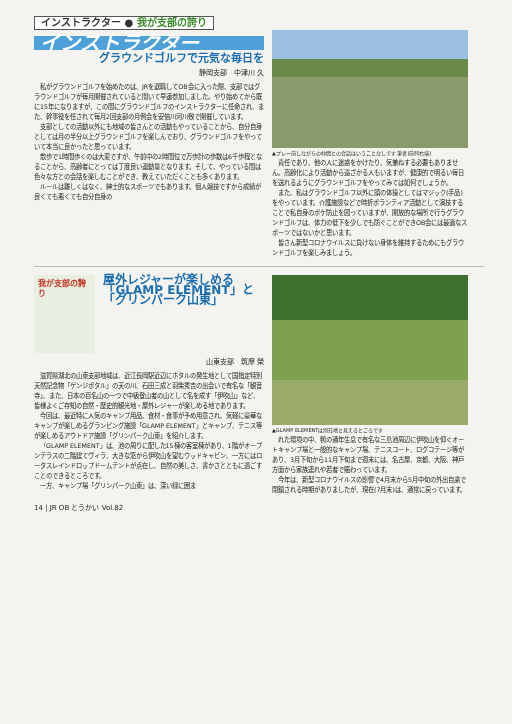インストラクター ● 我が支部の誇り
インストラクター
グラウンドゴルフで元気な毎日を
静岡支部　中津川 久
私がグラウンドゴルフを始めたのは、JRを退職してOB会に入った際、支部ではグラウンドゴルフが毎月開催されていると聞いて早速参加しました。やり始めてから既に15年になりますが、この間にグラウンドゴルフのインストラクターに任命され、また、幹事役を任されて毎月2回支部の月例会を安倍川河川敷で開催しています。
支部としての活動以外にも地域の皆さんとの活動もやっていることから、自分自身としては月の半分以上グラウンドゴルフを楽しんでおり、グラウンドゴルフをやっていて本当に良かったと思っています。
散歩で1時間歩くのは大変ですが、午前中の2時間位で万歩計の歩数は6千歩程となることから、高齢者にとっては丁度良い運動量となります。そして、やっている間は色々な方との会話を楽しむことができ、教えていただくことも多くあります。
ルールは難しくはなく、紳士的なスポーツでもあります。個人競技ですから成績が良くても悪くても自分自身の
▲プレー前しながらの仲間との会話はいうことなしです 筆者(前列右端)
責任であり、他の人に迷惑をかけたり、気兼ねする必要もありません。高齢化により活動から遠ざかる人もいますが、健康的で明るい毎日を送れるようにグラウンドゴルフをやってみては如何でしょうか。
また、私はグラウンドゴルフ以外に頭の体操としてはマジック(手品)をやっています。介護施設などで時折ボランティア活動として演技することで私自身のボケ防止を図っていますが、開放的な場所で行うグラウンドゴルフは、体力の低下を少しでも防ぐことができOB会には最適なスポーツではないかと思います。
皆さん新型コロナウイルスに負けない身体を維持するためにもグラウンドゴルフを楽しみましょう。
我が支部の誇り
屋外レジャーが楽しめる
「GLAMP ELEMENT」と「グリンパーク山東」
山東支部　筑摩 榮
滋賀県湖北の山東支部地域は、近江長岡駅近辺にホタルの発生地として国指定特別天然記念物「ゲンジボタル」の天の川、石田三成と羽柴秀吉の出会いで有名な「観音寺」、また、日本の百名山の一つで中級登山者の山として名を成す「伊吹山」など、皆様よくご存知の自然・歴史的観光地・屋外レジャーが楽しめる地であります。
今回は、最近特に人気のキャンプ用品、食材・食事が予め用意され、気軽に豪華なキャンプが楽しめるグランピング施設「GLAMP ELEMENT」とキャンプ、テニス等が楽しめるアウトドア施設「グリンパーク山東」を紹介します。
「GLAMP ELEMENT」は、池の周りに配した15棟の客室棟があり、1階がオープンテラスの二階建てヴィラ、大きな窓から伊吹山を望むウッドキャビン、一方にはロータスレインドロップドームテントが点在し、自然の美しさ、書かさとともに過ごすことのできるところです。
一方、キャンプ場「グリンパーク山東」は、深い緑に囲ま
▲GLAMP ELEMENTは別荘地と見えるところです
れた環境の中、鴨の通年生息で有名な三島池周辺に伊吹山を仰ぐオートキャンプ場と一般的なキャンプ場、テニスコート、ログコテージ等があり、3月下旬から11月下旬まで週末には、名古屋、京都、大阪、神戸方面から家族連れや若者で賑わっています。
今年は、新型コロナウイルスの影響で4月末から5月中旬の外出自粛で閉鎖される時期がありましたが、現在(7月末)は、通常に戻っています。
14 | JR OB とうかい Vol.82